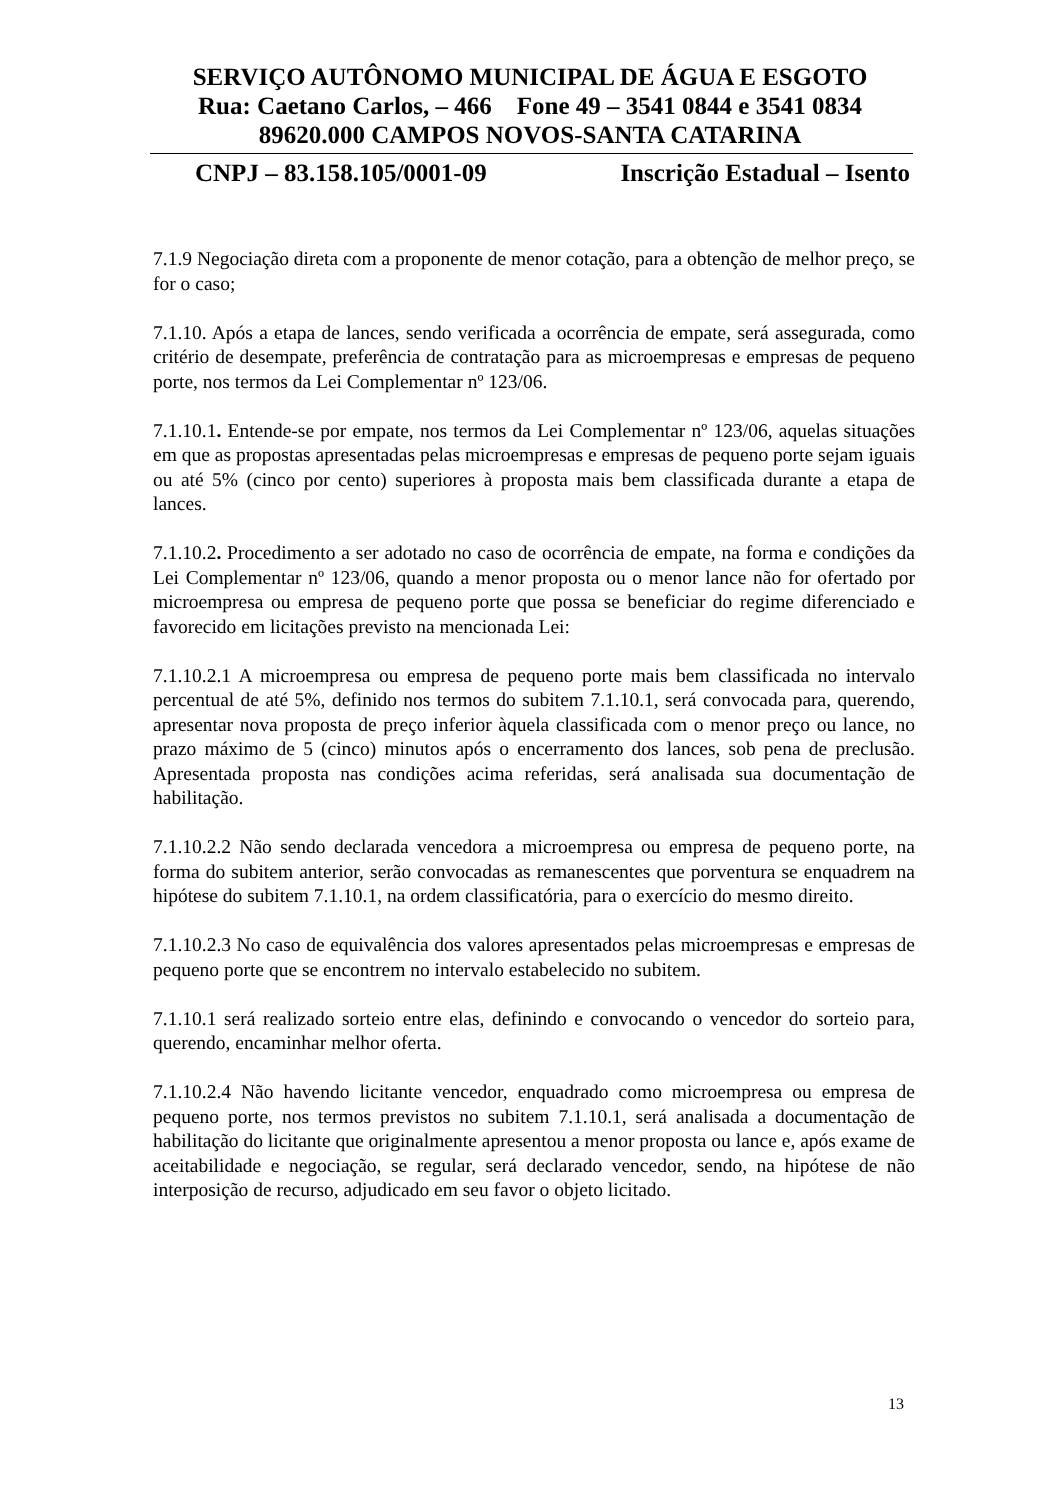SERVIÇO AUTÔNOMO MUNICIPAL DE ÁGUA E ESGOTO
Rua: Caetano Carlos, – 466 Fone 49 – 3541 0844 e 3541 0834
89620.000 CAMPOS NOVOS-SANTA CATARINA
CNPJ – 83.158.105/0001-09 Inscrição Estadual – Isento
7.1.9 Negociação direta com a proponente de menor cotação, para a obtenção de melhor preço, se for o caso;
7.1.10. Após a etapa de lances, sendo verificada a ocorrência de empate, será assegurada, como critério de desempate, preferência de contratação para as microempresas e empresas de pequeno porte, nos termos da Lei Complementar nº 123/06.
7.1.10.1. Entende-se por empate, nos termos da Lei Complementar nº 123/06, aquelas situações em que as propostas apresentadas pelas microempresas e empresas de pequeno porte sejam iguais ou até 5% (cinco por cento) superiores à proposta mais bem classificada durante a etapa de lances.
7.1.10.2. Procedimento a ser adotado no caso de ocorrência de empate, na forma e condições da Lei Complementar nº 123/06, quando a menor proposta ou o menor lance não for ofertado por microempresa ou empresa de pequeno porte que possa se beneficiar do regime diferenciado e favorecido em licitações previsto na mencionada Lei:
7.1.10.2.1 A microempresa ou empresa de pequeno porte mais bem classificada no intervalo percentual de até 5%, definido nos termos do subitem 7.1.10.1, será convocada para, querendo, apresentar nova proposta de preço inferior àquela classificada com o menor preço ou lance, no prazo máximo de 5 (cinco) minutos após o encerramento dos lances, sob pena de preclusão. Apresentada proposta nas condições acima referidas, será analisada sua documentação de habilitação.
7.1.10.2.2 Não sendo declarada vencedora a microempresa ou empresa de pequeno porte, na forma do subitem anterior, serão convocadas as remanescentes que porventura se enquadrem na hipótese do subitem 7.1.10.1, na ordem classificatória, para o exercício do mesmo direito.
7.1.10.2.3 No caso de equivalência dos valores apresentados pelas microempresas e empresas de pequeno porte que se encontrem no intervalo estabelecido no subitem.
7.1.10.1 será realizado sorteio entre elas, definindo e convocando o vencedor do sorteio para, querendo, encaminhar melhor oferta.
7.1.10.2.4 Não havendo licitante vencedor, enquadrado como microempresa ou empresa de pequeno porte, nos termos previstos no subitem 7.1.10.1, será analisada a documentação de habilitação do licitante que originalmente apresentou a menor proposta ou lance e, após exame de aceitabilidade e negociação, se regular, será declarado vencedor, sendo, na hipótese de não interposição de recurso, adjudicado em seu favor o objeto licitado.
13